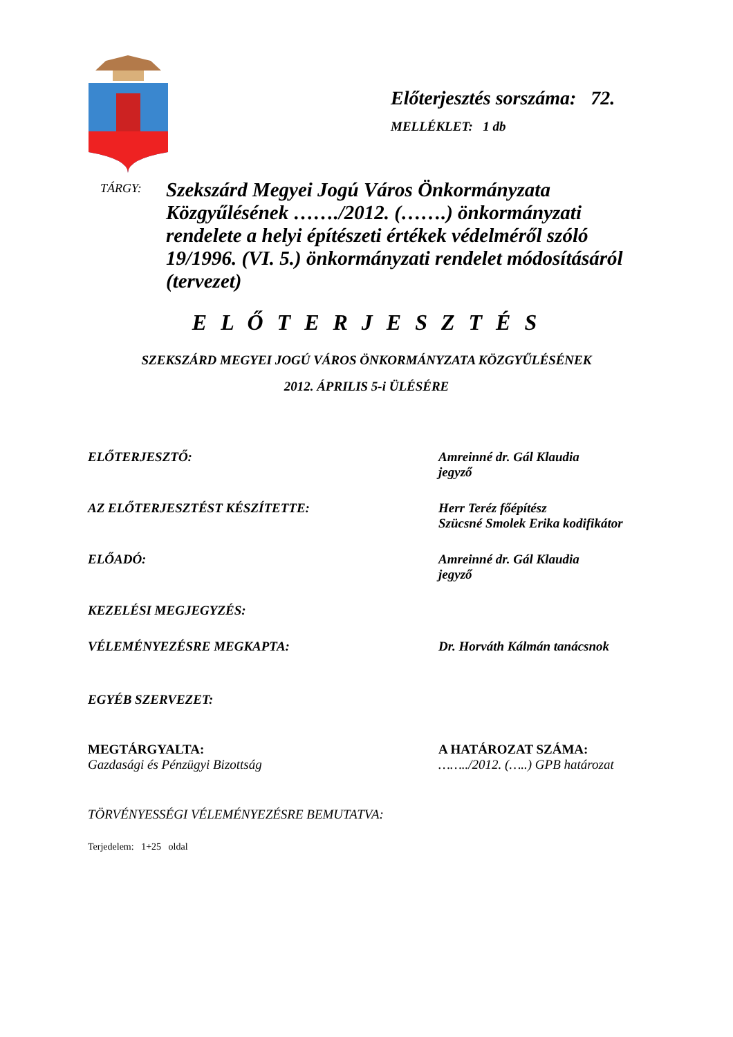Előterjesztés sorszáma: 72.
MELLÉKLET: 1 db
TÁRGY:
Szekszárd Megyei Jogú Város Önkormányzata Közgyűlésének ……./2012. (…….) önkormányzati rendelete a helyi építészeti értékek védelméről szóló 19/1996. (VI. 5.) önkormányzati rendelet módosításáról (tervezet)
E L Ő T E R J E S Z T É S
SZEKSZÁRD MEGYEI JOGÚ VÁROS ÖNKORMÁNYZATA KÖZGYŰLÉSÉNEK
2012. ÁPRILIS 5-i ÜLÉSÉRE
ELŐTERJESZTŐ: Amreinné dr. Gál Klaudia
jegyző
AZ ELŐTERJESZTÉST KÉSZÍTETTE: Herr Teréz főépítész
Szücsné Smolek Erika kodifikátor
ELŐADÓ: Amreinné dr. Gál Klaudia
jegyző
KEZELÉSI MEGJEGYZÉS:
VÉLEMÉNYEZÉSRE MEGKAPTA: Dr. Horváth Kálmán tanácsnok
EGYÉB SZERVEZET:
MEGTÁRGYALTA:
Gazdasági és Pénzügyi Bizottság
A HATÁROZAT SZÁMA:
……../2012. (…..) GPB határozat
TÖRVÉNYESSÉGI VÉLEMÉNYEZÉSRE BEMUTATVA:
Terjedelem: 1+25 oldal